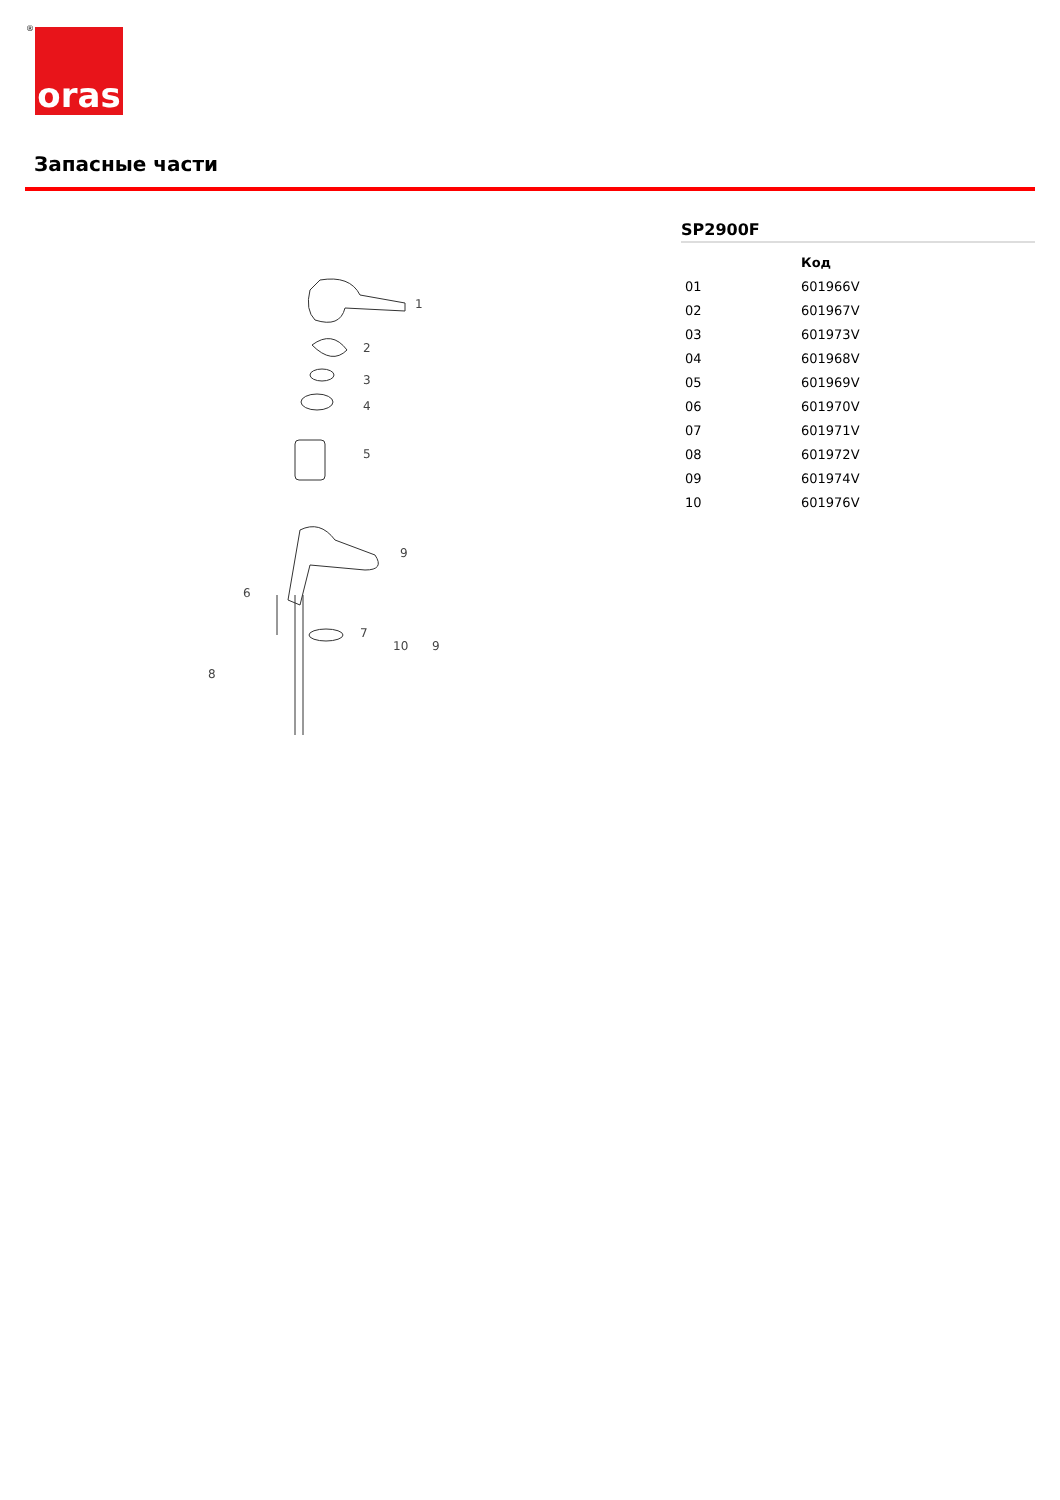® oras
Запасные части
1
2
3
4
5
6
7
8
9
10
9
SP2900F
| | Код |
| --- | --- |
| 01 | 601966V |
| 02 | 601967V |
| 03 | 601973V |
| 04 | 601968V |
| 05 | 601969V |
| 06 | 601970V |
| 07 | 601971V |
| 08 | 601972V |
| 09 | 601974V |
| 10 | 601976V |